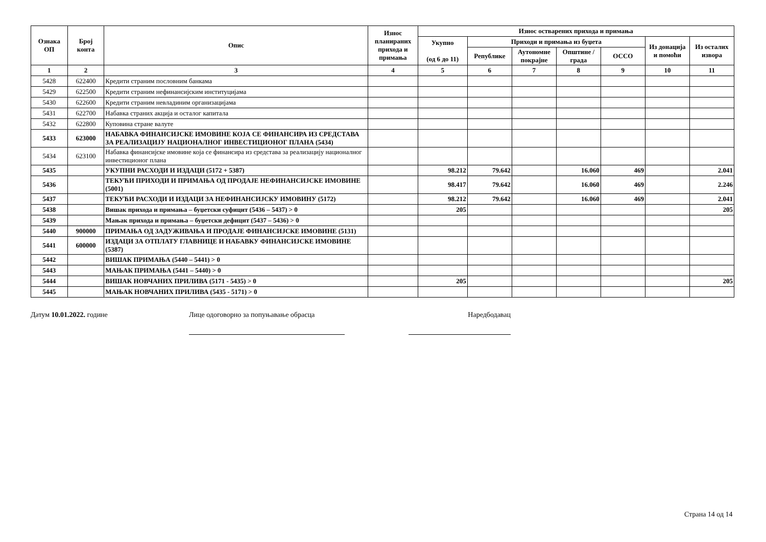| Ознака ОП | Број конта | Опис | Износ планираних прихода и примања | Износ остварених прихода и примања | | | | | | |
| --- | --- | --- | --- | --- | --- | --- | --- | --- | --- | --- |
| | | | | Укупно (од 6 до 11) | Приходи и примања из буџета | | | | Из донација и помоћи | Из осталих извора |
| | | | | | Републике | Аутономне покрајне | Општине / града | ОССО | | |
| 1 | 2 | 3 | 4 | 5 | 6 | 7 | 8 | 9 | 10 | 11 |
| 5428 | 622400 | Кредити страним пословним банкама | | | | | | | | |
| 5429 | 622500 | Кредити страним нефинансијским институцијама | | | | | | | | |
| 5430 | 622600 | Кредити страним невладиним организацијама | | | | | | | | |
| 5431 | 622700 | Набавка страних акција и осталог капитала | | | | | | | | |
| 5432 | 622800 | Куповина стране валуте | | | | | | | | |
| 5433 | 623000 | НАБАВКА ФИНАНСИЈСКЕ ИМОВИНЕ КОЈА СЕ ФИНАНСИРА ИЗ СРЕДСТАВА ЗА РЕАЛИЗАЦИЈУ НАЦИОНАЛНОГ ИНВЕСТИЦИОНОГ ПЛАНА (5434) | | | | | | | | |
| 5434 | 623100 | Набавка финансијске имовине која се финансира из средстава за реализацију националног инвестиционог плана | | | | | | | | |
| 5435 | | УКУПНИ РАСХОДИ И ИЗДАЦИ (5172 + 5387) | | 98.212 | 79.642 | | 16.060 | 469 | | 2.041 |
| 5436 | | ТЕКУЋИ ПРИХОДИ И ПРИМАЊА ОД ПРОДАЈЕ НЕФИНАНСИЈСКЕ ИМОВИНЕ (5001) | | 98.417 | 79.642 | | 16.060 | 469 | | 2.246 |
| 5437 | | ТЕКУЋИ РАСХОДИ И ИЗДАЦИ ЗА НЕФИНАНСИЈСКУ ИМОВИНУ (5172) | | 98.212 | 79.642 | | 16.060 | 469 | | 2.041 |
| 5438 | | Вишак прихода и примања – буџетски суфицит (5436 – 5437) > 0 | | 205 | | | | | | 205 |
| 5439 | | Мањак прихода и примања – буџетски дефицит (5437 – 5436) > 0 | | | | | | | | |
| 5440 | 900000 | ПРИМАЊА ОД ЗАДУЖИВАЊА И ПРОДАЈЕ ФИНАНСИЈСКЕ ИМОВИНЕ (5131) | | | | | | | | |
| 5441 | 600000 | ИЗДАЦИ ЗА ОТПЛАТУ ГЛАВНИЦЕ И НАБАВКУ ФИНАНСИЈСКЕ ИМОВИНЕ (5387) | | | | | | | | |
| 5442 | | ВИШАК ПРИМАЊА (5440 – 5441) > 0 | | | | | | | | |
| 5443 | | МАЊАК ПРИМАЊА (5441 – 5440) > 0 | | | | | | | | |
| 5444 | | ВИШАК НОВЧАНИХ ПРИЛИВА (5171 - 5435) > 0 | | 205 | | | | | | 205 |
| 5445 | | МАЊАК НОВЧАНИХ ПРИЛИВА (5435 - 5171) > 0 | | | | | | | | |
Датум 10.01.2022. године Лице одоговорно за попуњавање обрасца
Наредбодавац
Страна 14 од 14